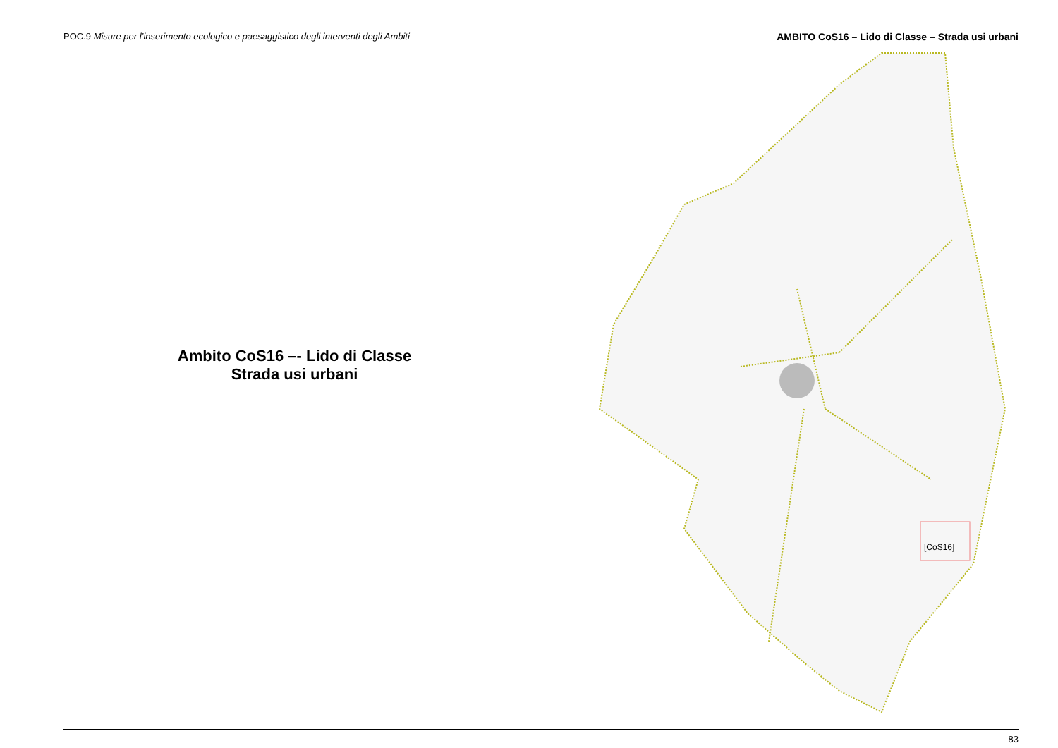POC.9 Misure per l’inserimento ecologico e paesaggistico degli interventi degli Ambiti AMBITO CoS16 – Lido di Classe – Strada usi urbani
Ambito CoS16 –- Lido di Classe
Strada usi urbani
[CoS16]
83